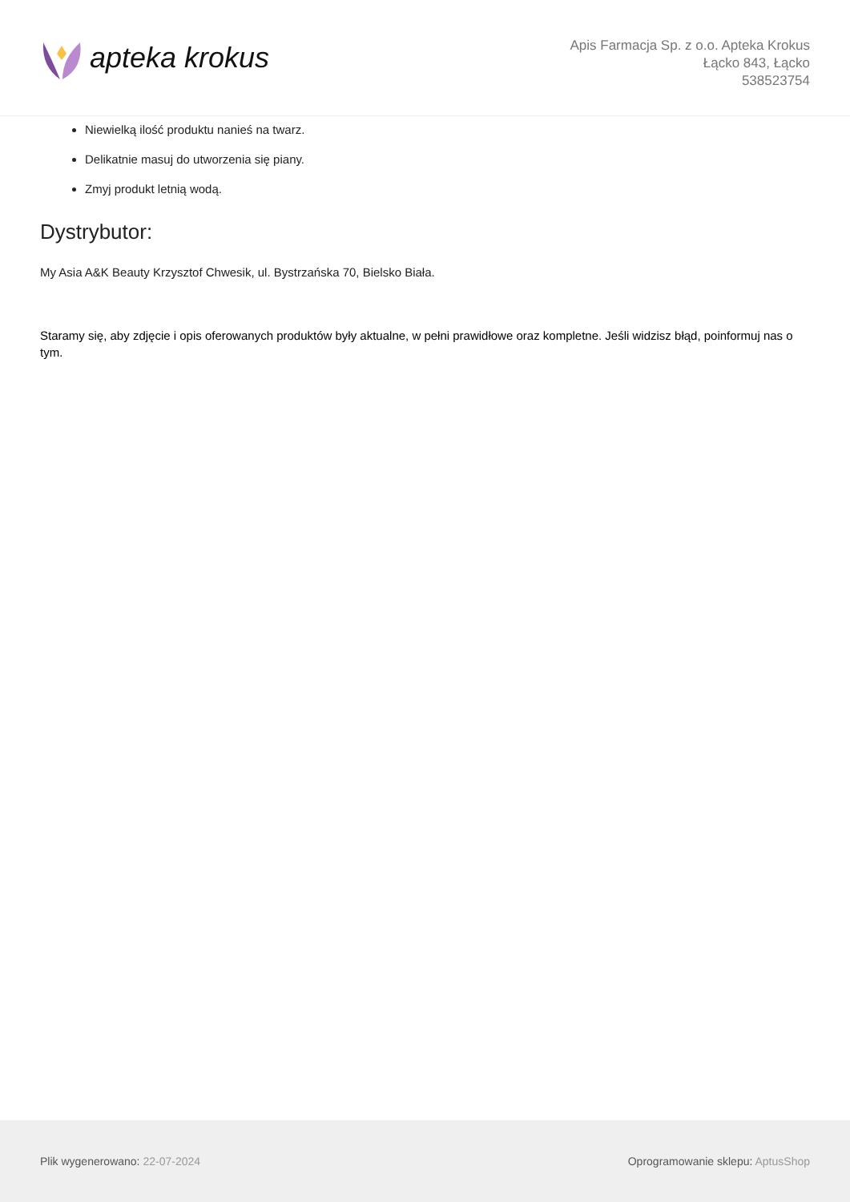apteka krokus
Apis Farmacja Sp. z o.o. Apteka Krokus
Łącko 843, Łącko
538523754
Niewielką ilość produktu nanieś na twarz.
Delikatnie masuj do utworzenia się piany.
Zmyj produkt letnią wodą.
Dystrybutor:
My Asia A&K Beauty Krzysztof Chwesik, ul. Bystrzańska 70, Bielsko Biała.
Staramy się, aby zdjęcie i opis oferowanych produktów były aktualne, w pełni prawidłowe oraz kompletne. Jeśli widzisz błąd, poinformuj nas o tym.
Plik wygenerowano: 22-07-2024 Oprogramowanie sklepu: AptusShop